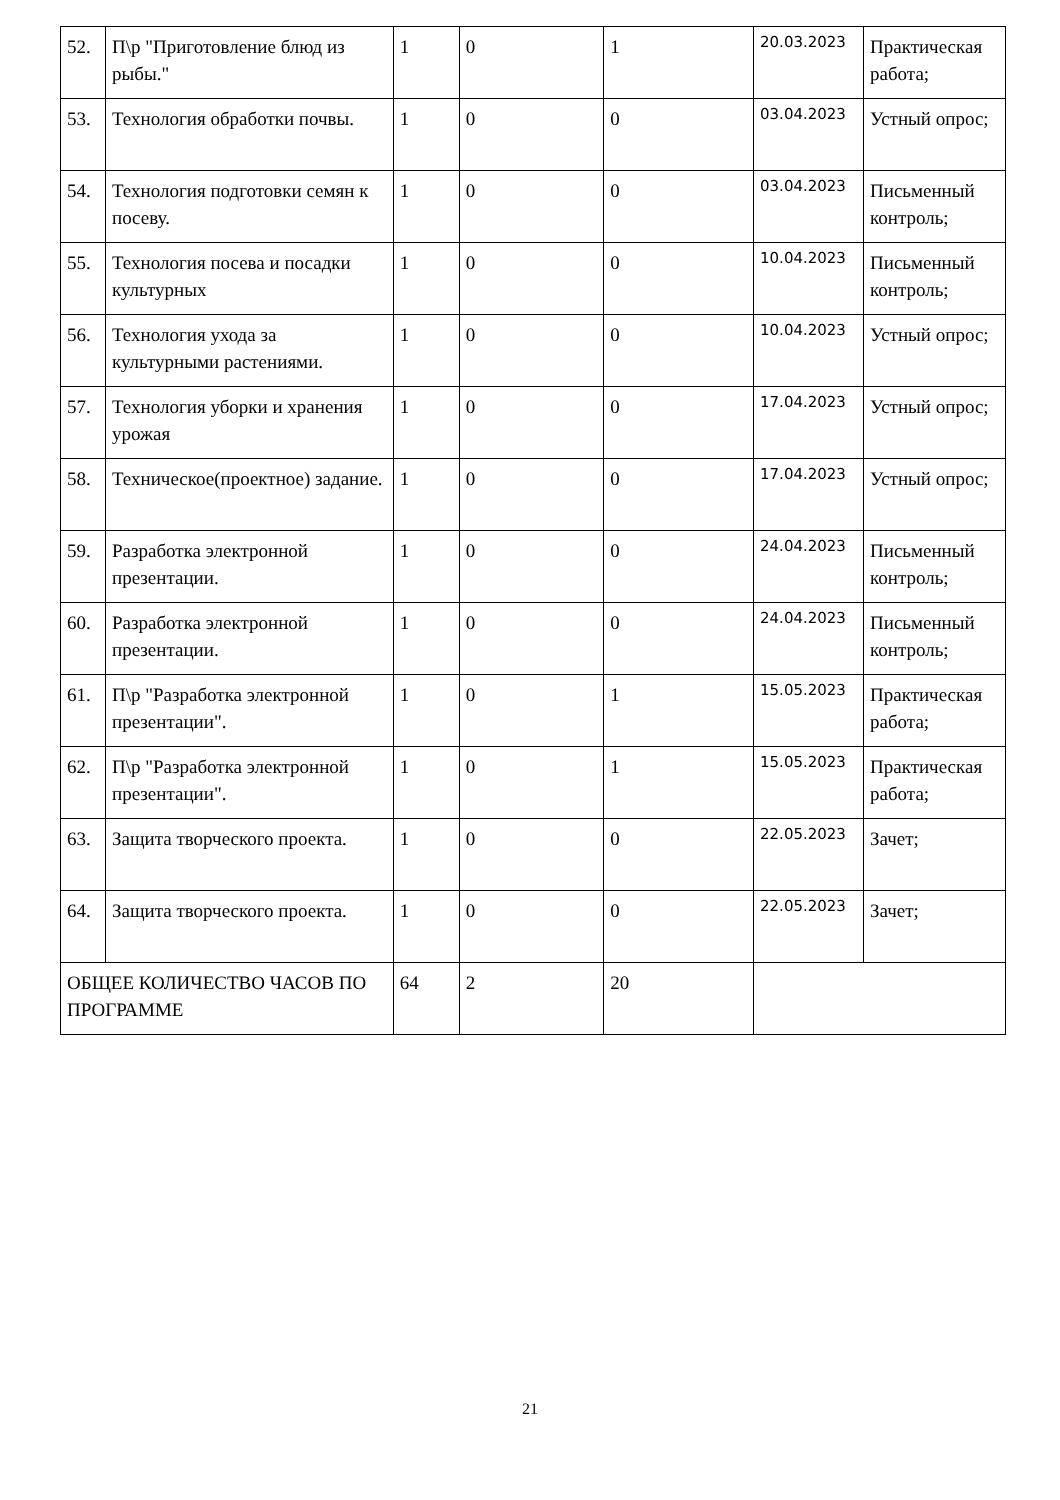| 52. | П\р "Приготовление блюд из рыбы." | 1 | 0 | 1 | 20.03.2023 | Практическая работа; |
| 53. | Технология обработки почвы. | 1 | 0 | 0 | 03.04.2023 | Устный опрос; |
| 54. | Технология подготовки семян к посеву. | 1 | 0 | 0 | 03.04.2023 | Письменный контроль; |
| 55. | Технология посева и посадки культурных | 1 | 0 | 0 | 10.04.2023 | Письменный контроль; |
| 56. | Технология ухода за культурными растениями. | 1 | 0 | 0 | 10.04.2023 | Устный опрос; |
| 57. | Технология уборки и хранения урожая | 1 | 0 | 0 | 17.04.2023 | Устный опрос; |
| 58. | Техническое(проектное) задание. | 1 | 0 | 0 | 17.04.2023 | Устный опрос; |
| 59. | Разработка электронной презентации. | 1 | 0 | 0 | 24.04.2023 | Письменный контроль; |
| 60. | Разработка электронной презентации. | 1 | 0 | 0 | 24.04.2023 | Письменный контроль; |
| 61. | П\р "Разработка электронной презентации". | 1 | 0 | 1 | 15.05.2023 | Практическая работа; |
| 62. | П\р "Разработка электронной презентации". | 1 | 0 | 1 | 15.05.2023 | Практическая работа; |
| 63. | Защита творческого проекта. | 1 | 0 | 0 | 22.05.2023 | Зачет; |
| 64. | Защита творческого проекта. | 1 | 0 | 0 | 22.05.2023 | Зачет; |
| ОБЩЕЕ КОЛИЧЕСТВО ЧАСОВ ПО ПРОГРАММЕ | | 64 | 2 | 20 | | |
21